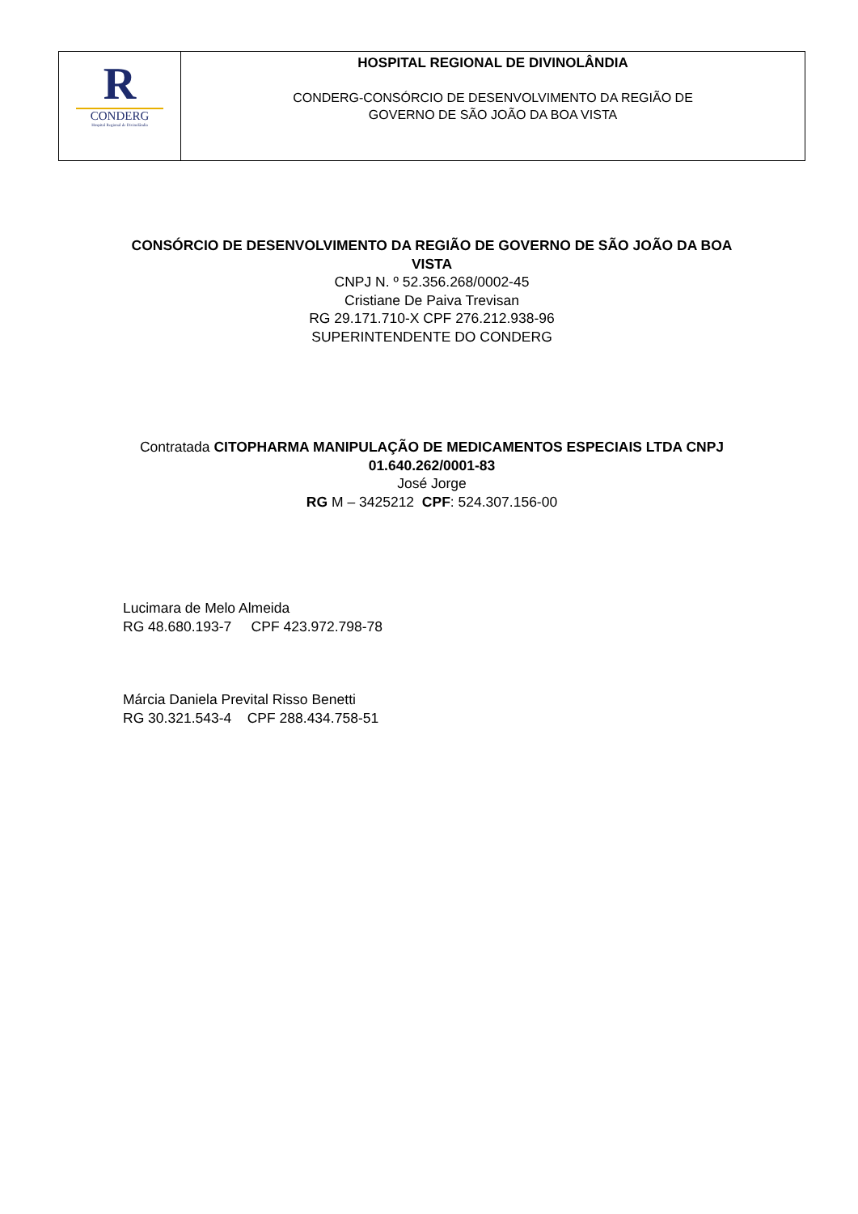| R CONDERG Hospital Regional de Divinolândia | HOSPITAL REGIONAL DE DIVINOLÂNDIA CONDERG-CONSÓRCIO DE DESENVOLVIMENTO DA REGIÃO DE GOVERNO DE SÃO JOÃO DA BOA VISTA |
CONSÓRCIO DE DESENVOLVIMENTO DA REGIÃO DE GOVERNO DE SÃO JOÃO DA BOA VISTA
CNPJ N. º 52.356.268/0002-45
Cristiane De Paiva Trevisan
RG 29.171.710-X CPF 276.212.938-96
SUPERINTENDENTE DO CONDERG
Contratada CITOPHARMA MANIPULAÇÃO DE MEDICAMENTOS ESPECIAIS LTDA CNPJ 01.640.262/0001-83
José Jorge
RG M – 3425212 CPF: 524.307.156-00
Lucimara de Melo Almeida
RG 48.680.193-7 CPF 423.972.798-78
Márcia Daniela Prevital Risso Benetti
RG 30.321.543-4 CPF 288.434.758-51